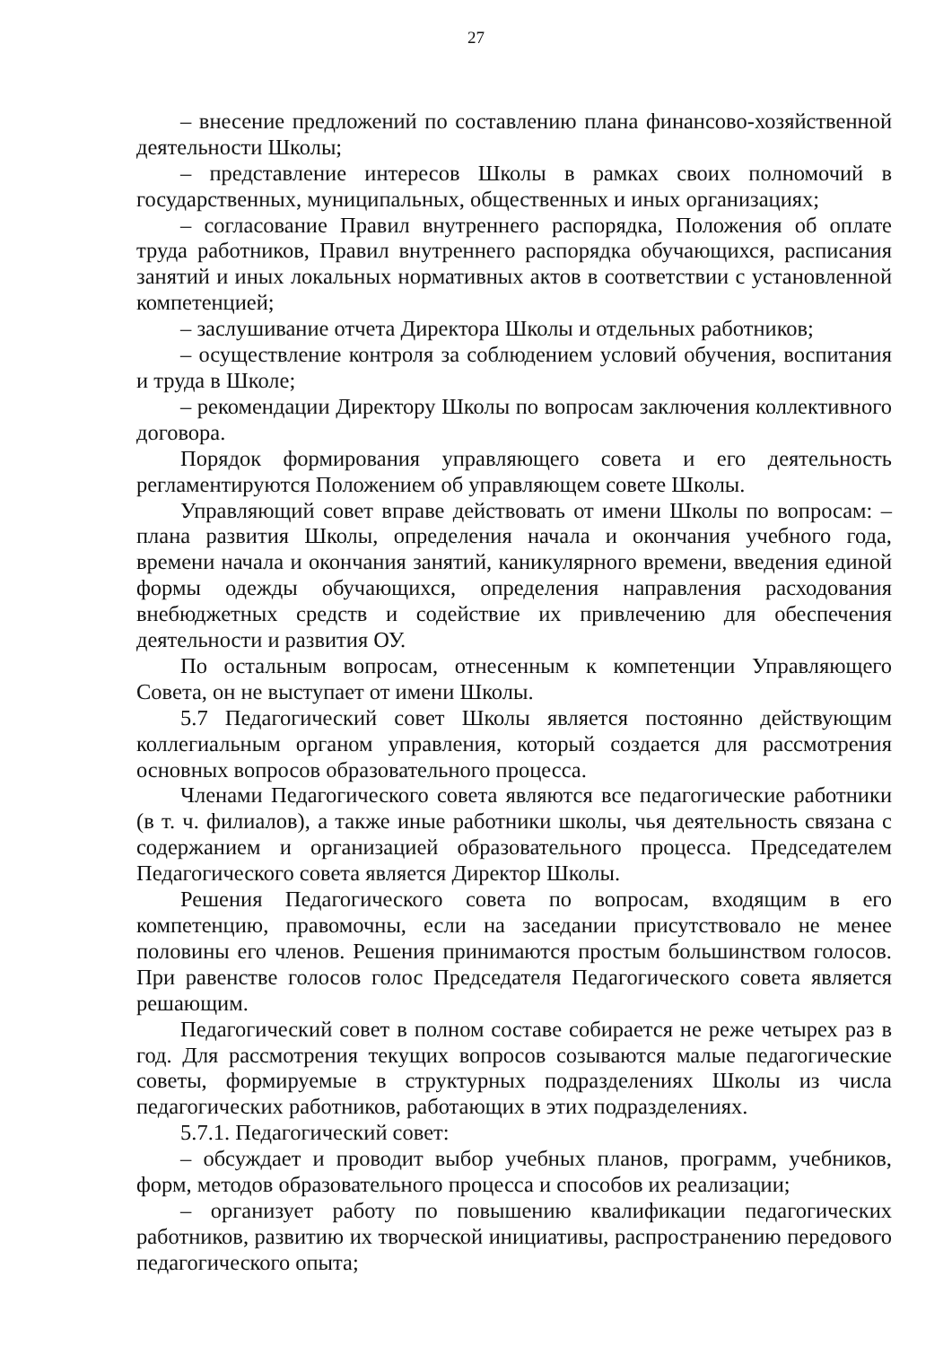27
– внесение предложений по составлению плана финансово-хозяйственной деятельности Школы;
– представление интересов Школы в рамках своих полномочий в государственных, муниципальных, общественных и иных организациях;
– согласование Правил внутреннего распорядка, Положения об оплате труда работников, Правил внутреннего распорядка обучающихся, расписания занятий и иных локальных нормативных актов в соответствии с установленной компетенцией;
– заслушивание отчета Директора Школы и отдельных работников;
– осуществление контроля за соблюдением условий обучения, воспитания и труда в Школе;
– рекомендации Директору Школы по вопросам заключения коллективного договора.
Порядок формирования управляющего совета и его деятельность регламентируются Положением об управляющем совете Школы.
Управляющий совет вправе действовать от имени Школы по вопросам: – плана развития Школы, определения начала и окончания учебного года, времени начала и окончания занятий, каникулярного времени, введения единой формы одежды обучающихся, определения направления расходования внебюджетных средств и содействие их привлечению для обеспечения деятельности и развития ОУ.
По остальным вопросам, отнесенным к компетенции Управляющего Совета, он не выступает от имени Школы.
5.7 Педагогический совет Школы является постоянно действующим коллегиальным органом управления, который создается для рассмотрения основных вопросов образовательного процесса.
Членами Педагогического совета являются все педагогические работники (в т. ч. филиалов), а также иные работники школы, чья деятельность связана с содержанием и организацией образовательного процесса. Председателем Педагогического совета является Директор Школы.
Решения Педагогического совета по вопросам, входящим в его компетенцию, правомочны, если на заседании присутствовало не менее половины его членов. Решения принимаются простым большинством голосов. При равенстве голосов голос Председателя Педагогического совета является решающим.
Педагогический совет в полном составе собирается не реже четырех раз в год. Для рассмотрения текущих вопросов созываются малые педагогические советы, формируемые в структурных подразделениях Школы из числа педагогических работников, работающих в этих подразделениях.
5.7.1. Педагогический совет:
– обсуждает и проводит выбор учебных планов, программ, учебников, форм, методов образовательного процесса и способов их реализации;
– организует работу по повышению квалификации педагогических работников, развитию их творческой инициативы, распространению передового педагогического опыта;